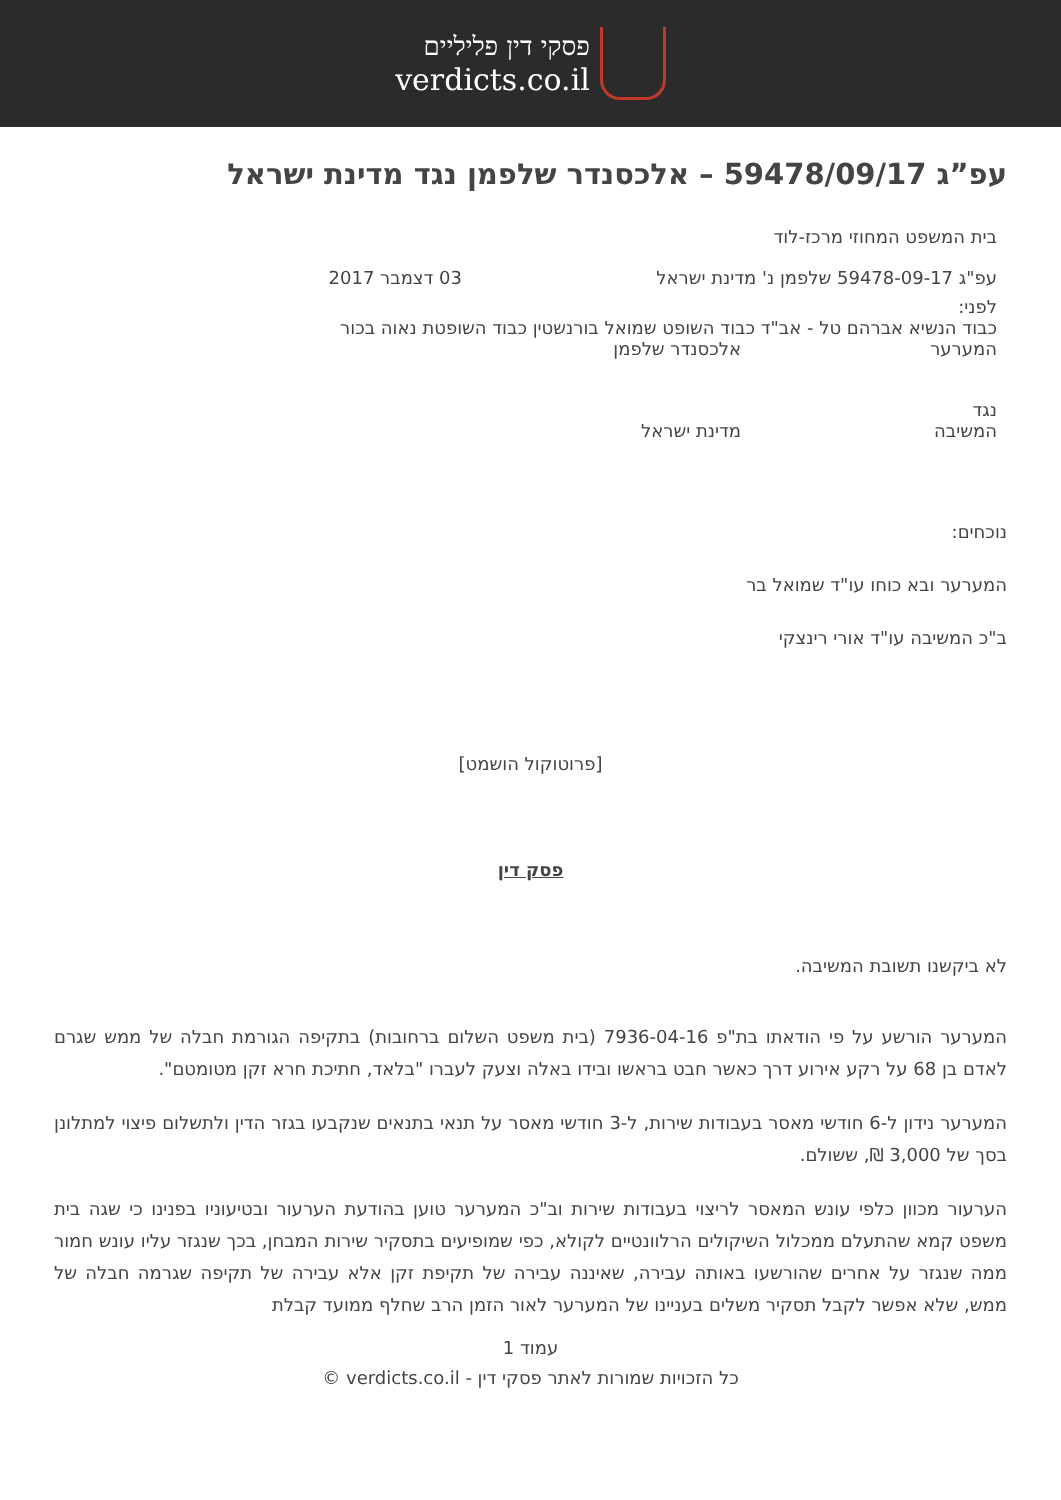פסקי דין פליליים
verdicts.co.il
עפ”ג 59478/09/17 – אלכסנדר שלפמן נגד מדינת ישראל
בית המשפט המחוזי מרכז-לוד
עפ"ג 59478-09-17 שלפמן נ' מדינת ישראל 03 דצמבר 2017
לפני:
כבוד הנשיא אברהם טל - אב"ד כבוד השופט שמואל בורנשטין כבוד השופטת נאוה בכור
המערער אלכסנדר שלפמן
נגד
המשיבה מדינת ישראל
נוכחים:
המערער ובא כוחו עו"ד שמואל בר
ב"כ המשיבה עו"ד אורי רינצקי
[פרוטוקול הושמט]
פסק דין
לא ביקשנו תשובת המשיבה.
המערער הורשע על פי הודאתו בת"פ 7936-04-16 (בית משפט השלום ברחובות) בתקיפה הגורמת חבלה של ממש שגרם לאדם בן 68 על רקע אירוע דרך כאשר חבט בראשו ובידו באלה וצעק לעברו "בלאד, חתיכת חרא זקן מטומטם".
המערער נידון ל-6 חודשי מאסר בעבודות שירות, ל-3 חודשי מאסר על תנאי בתנאים שנקבעו בגזר הדין ולתשלום פיצוי למתלונן בסך של 3,000 ₪, ששולם.
הערעור מכוון כלפי עונש המאסר לריצוי בעבודות שירות וב"כ המערער טוען בהודעת הערעור ובטיעוניו בפנינו כי שגה בית משפט קמא שהתעלם ממכלול השיקולים הרלוונטיים לקולא, כפי שמופיעים בתסקיר שירות המבחן, בכך שנגזר עליו עונש חמור ממה שנגזר על אחרים שהורשעו באותה עבירה, שאיננה עבירה של תקיפת זקן אלא עבירה של תקיפה שגרמה חבלה של ממש, שלא אפשר לקבל תסקיר משלים בעניינו של המערער לאור הזמן הרב שחלף ממועד קבלת
עמוד 1
כל הזכויות שמורות לאתר פסקי דין - verdicts.co.il ©